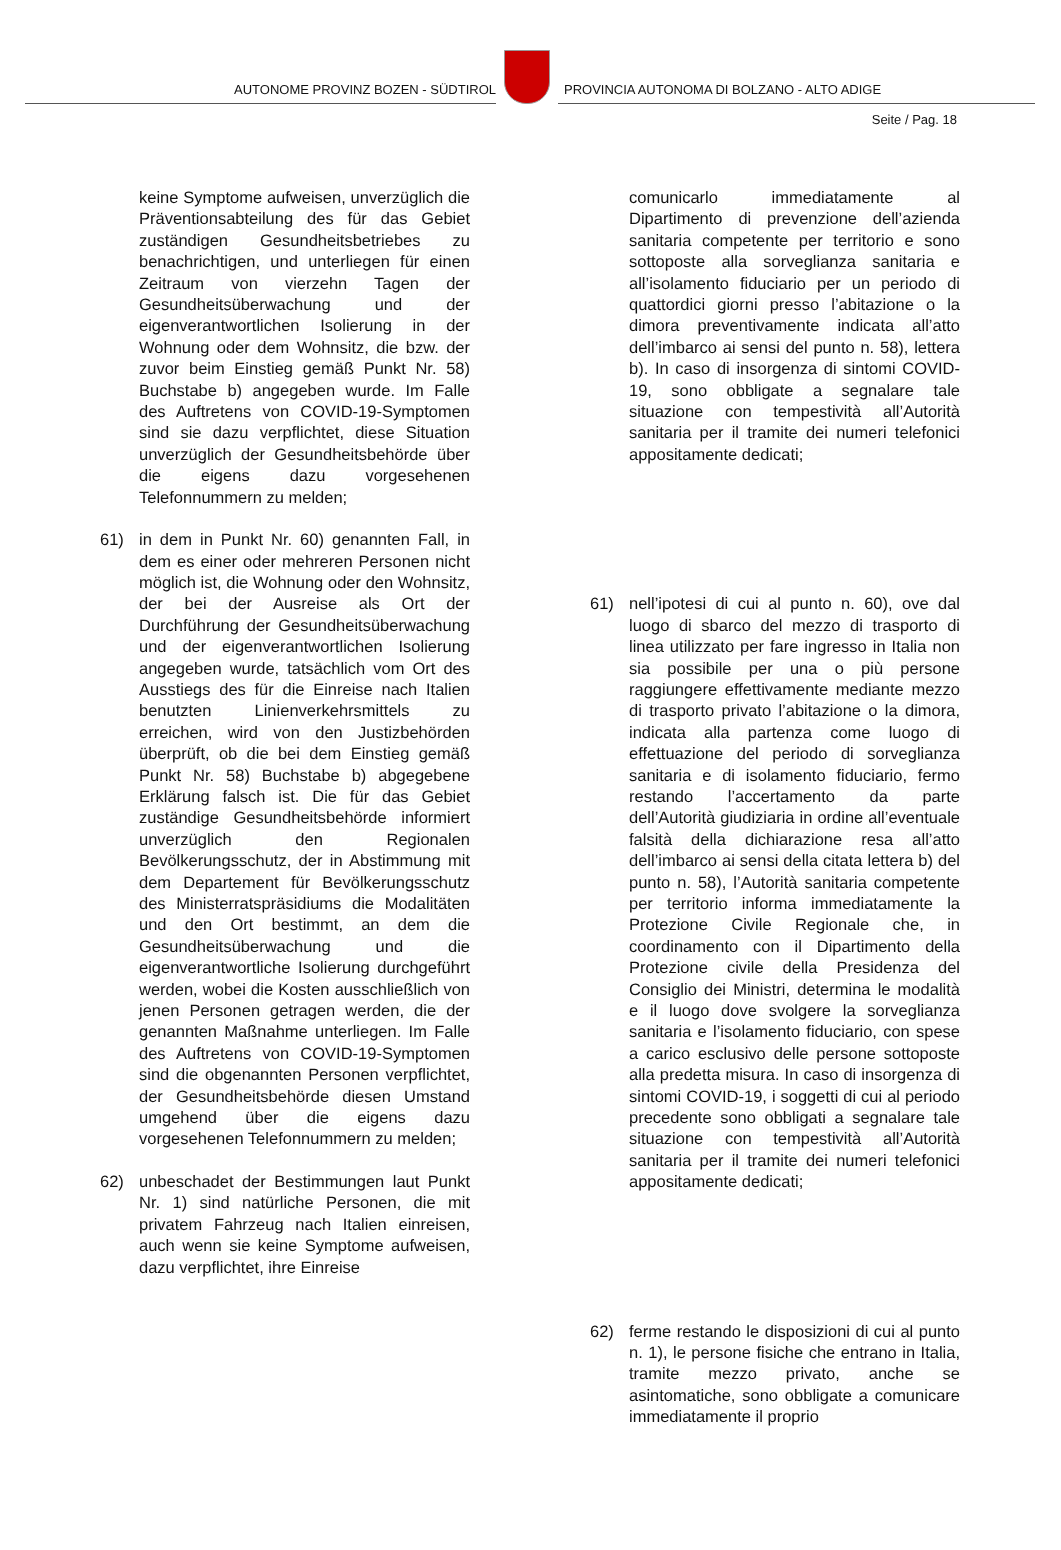AUTONOME PROVINZ BOZEN - SÜDTIROL
PROVINCIA AUTONOMA DI BOLZANO - ALTO ADIGE
Seite / Pag. 18
keine Symptome aufweisen, unverzüglich die Präventionsabteilung des für das Gebiet zuständigen Gesundheitsbetriebes zu benachrichtigen, und unterliegen für einen Zeitraum von vierzehn Tagen der Gesundheitsüberwachung und der eigenverantwortlichen Isolierung in der Wohnung oder dem Wohnsitz, die bzw. der zuvor beim Einstieg gemäß Punkt Nr. 58) Buchstabe b) angegeben wurde. Im Falle des Auftretens von COVID-19-Symptomen sind sie dazu verpflichtet, diese Situation unverzüglich der Gesundheitsbehörde über die eigens dazu vorgesehenen Telefonnummern zu melden;
61) in dem in Punkt Nr. 60) genannten Fall, in dem es einer oder mehreren Personen nicht möglich ist, die Wohnung oder den Wohnsitz, der bei der Ausreise als Ort der Durchführung der Gesundheitsüberwachung und der eigenverantwortlichen Isolierung angegeben wurde, tatsächlich vom Ort des Ausstiegs des für die Einreise nach Italien benutzten Linienverkehrsmittels zu erreichen, wird von den Justizbehörden überprüft, ob die bei dem Einstieg gemäß Punkt Nr. 58) Buchstabe b) abgegebene Erklärung falsch ist. Die für das Gebiet zuständige Gesundheitsbehörde informiert unverzüglich den Regionalen Bevölkerungsschutz, der in Abstimmung mit dem Departement für Bevölkerungsschutz des Ministerratspräsidiums die Modalitäten und den Ort bestimmt, an dem die Gesundheitsüberwachung und die eigenverantwortliche Isolierung durchgeführt werden, wobei die Kosten ausschließlich von jenen Personen getragen werden, die der genannten Maßnahme unterliegen. Im Falle des Auftretens von COVID-19-Symptomen sind die obgenannten Personen verpflichtet, der Gesundheitsbehörde diesen Umstand umgehend über die eigens dazu vorgesehenen Telefonnummern zu melden;
62) unbeschadet der Bestimmungen laut Punkt Nr. 1) sind natürliche Personen, die mit privatem Fahrzeug nach Italien einreisen, auch wenn sie keine Symptome aufweisen, dazu verpflichtet, ihre Einreise
comunicarlo immediatamente al Dipartimento di prevenzione dell’azienda sanitaria competente per territorio e sono sottoposte alla sorveglianza sanitaria e all’isolamento fiduciario per un periodo di quattordici giorni presso l’abitazione o la dimora preventivamente indicata all’atto dell’imbarco ai sensi del punto n. 58), lettera b). In caso di insorgenza di sintomi COVID-19, sono obbligate a segnalare tale situazione con tempestività all’Autorità sanitaria per il tramite dei numeri telefonici appositamente dedicati;
61) nell’ipotesi di cui al punto n. 60), ove dal luogo di sbarco del mezzo di trasporto di linea utilizzato per fare ingresso in Italia non sia possibile per una o più persone raggiungere effettivamente mediante mezzo di trasporto privato l’abitazione o la dimora, indicata alla partenza come luogo di effettuazione del periodo di sorveglianza sanitaria e di isolamento fiduciario, fermo restando l’accertamento da parte dell’Autorità giudiziaria in ordine all’eventuale falsità della dichiarazione resa all’atto dell’imbarco ai sensi della citata lettera b) del punto n. 58), l’Autorità sanitaria competente per territorio informa immediatamente la Protezione Civile Regionale che, in coordinamento con il Dipartimento della Protezione civile della Presidenza del Consiglio dei Ministri, determina le modalità e il luogo dove svolgere la sorveglianza sanitaria e l’isolamento fiduciario, con spese a carico esclusivo delle persone sottoposte alla predetta misura. In caso di insorgenza di sintomi COVID-19, i soggetti di cui al periodo precedente sono obbligati a segnalare tale situazione con tempestività all’Autorità sanitaria per il tramite dei numeri telefonici appositamente dedicati;
62) ferme restando le disposizioni di cui al punto n. 1), le persone fisiche che entrano in Italia, tramite mezzo privato, anche se asintomatiche, sono obbligate a comunicare immediatamente il proprio